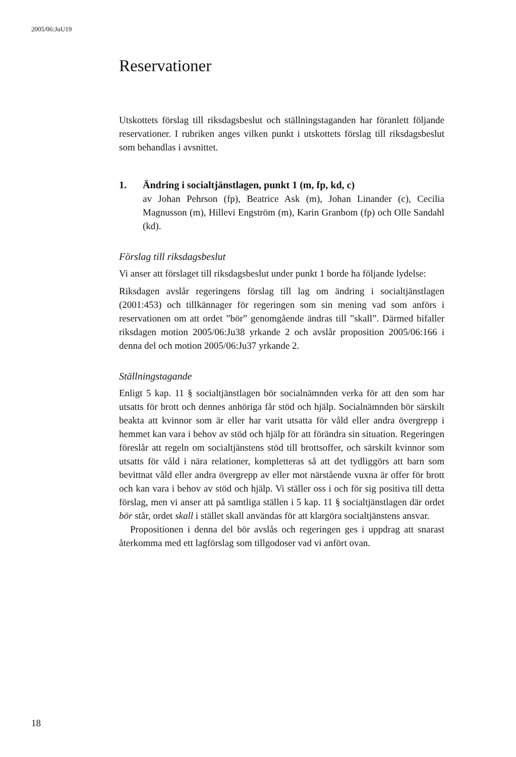2005/06:JuU19
Reservationer
Utskottets förslag till riksdagsbeslut och ställningstaganden har föranlett följande reservationer. I rubriken anges vilken punkt i utskottets förslag till riksdagsbeslut som behandlas i avsnittet.
1. Ändring i socialtjänstlagen, punkt 1 (m, fp, kd, c)
av Johan Pehrson (fp), Beatrice Ask (m), Johan Linander (c), Cecilia Magnusson (m), Hillevi Engström (m), Karin Granbom (fp) och Olle Sandahl (kd).
Förslag till riksdagsbeslut
Vi anser att förslaget till riksdagsbeslut under punkt 1 borde ha följande lydelse:
Riksdagen avslår regeringens förslag till lag om ändring i socialtjänstlagen (2001:453) och tillkännager för regeringen som sin mening vad som anförs i reservationen om att ordet ”bör” genomgående ändras till ”skall”. Därmed bifaller riksdagen motion 2005/06:Ju38 yrkande 2 och avslår proposition 2005/06:166 i denna del och motion 2005/06:Ju37 yrkande 2.
Ställningstagande
Enligt 5 kap. 11 § socialtjänstlagen bör socialnämnden verka för att den som har utsatts för brott och dennes anhöriga får stöd och hjälp. Socialnämnden bör särskilt beakta att kvinnor som är eller har varit utsatta för våld eller andra övergrepp i hemmet kan vara i behov av stöd och hjälp för att förändra sin situation. Regeringen föreslår att regeln om socialtjänstens stöd till brottsoffer, och särskilt kvinnor som utsatts för våld i nära relationer, kompletteras så att det tydliggörs att barn som bevittnat våld eller andra övergrepp av eller mot närstående vuxna är offer för brott och kan vara i behov av stöd och hjälp. Vi ställer oss i och för sig positiva till detta förslag, men vi anser att på samtliga ställen i 5 kap. 11 § socialtjänstlagen där ordet bör står, ordet skall i stället skall användas för att klargöra socialtjänstens ansvar.
Propositionen i denna del bör avslås och regeringen ges i uppdrag att snarast återkomma med ett lagförslag som tillgodoser vad vi anfört ovan.
18